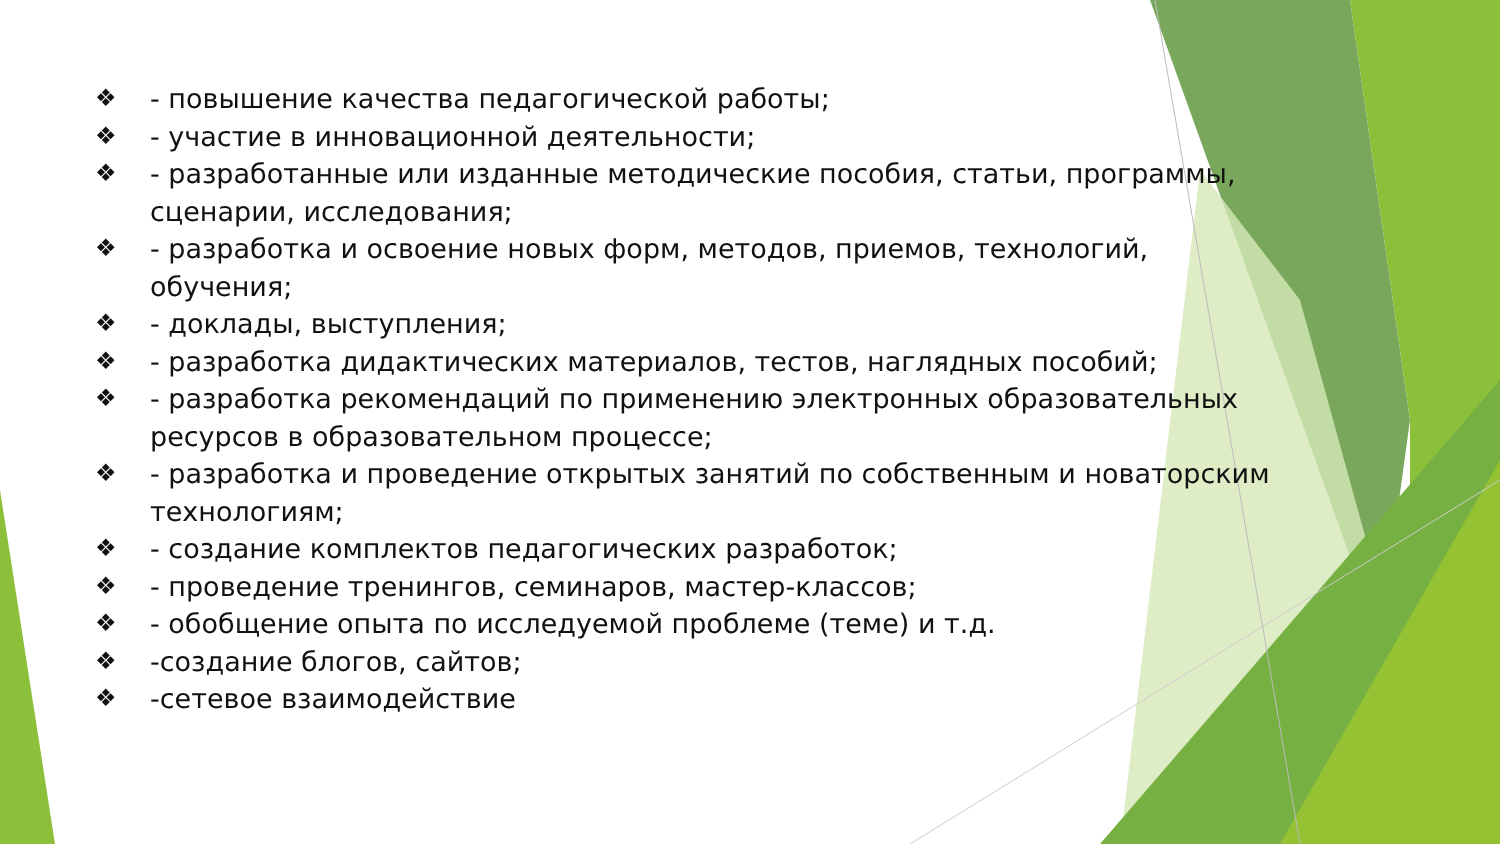❖ - повышение качества педагогической работы;
❖ - участие в инновационной деятельности;
❖ - разработанные или изданные методические пособия, статьи, программы, сценарии, исследования;
❖ - разработка и освоение новых форм, методов, приемов, технологий, обучения;
❖ - доклады, выступления;
❖ - разработка дидактических материалов, тестов, наглядных пособий;
❖ - разработка рекомендаций по применению электронных образовательных ресурсов в образовательном процессе;
❖ - разработка и проведение открытых занятий по собственным и новаторским технологиям;
❖ - создание комплектов педагогических разработок;
❖ - проведение тренингов, семинаров, мастер-классов;
❖ - обобщение опыта по исследуемой проблеме (теме) и т.д.
❖ -создание блогов, сайтов;
❖ -сетевое взаимодействие